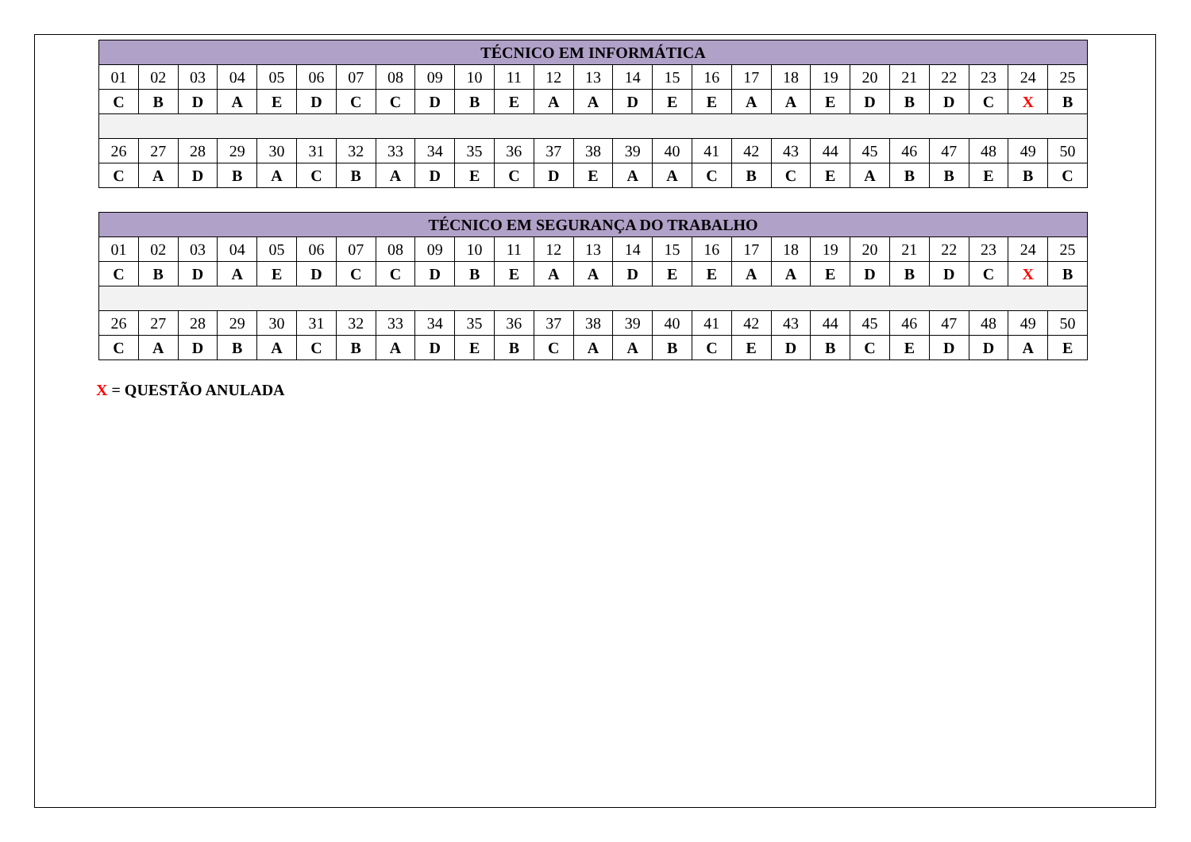| TÉCNICO EM INFORMÁTICA | | | | | | | | | | | | | | | | | | | | | | | | |
| --- | --- | --- | --- | --- | --- | --- | --- | --- | --- | --- | --- | --- | --- | --- | --- | --- | --- | --- | --- | --- | --- | --- | --- | --- |
| 01 | 02 | 03 | 04 | 05 | 06 | 07 | 08 | 09 | 10 | 11 | 12 | 13 | 14 | 15 | 16 | 17 | 18 | 19 | 20 | 21 | 22 | 23 | 24 | 25 |
| C | B | D | A | E | D | C | C | D | B | E | A | A | D | E | E | A | A | E | D | B | D | C | X | B |
| 26 | 27 | 28 | 29 | 30 | 31 | 32 | 33 | 34 | 35 | 36 | 37 | 38 | 39 | 40 | 41 | 42 | 43 | 44 | 45 | 46 | 47 | 48 | 49 | 50 |
| C | A | D | B | A | C | B | A | D | E | C | D | E | A | A | C | B | C | E | A | B | B | E | B | C |
| TÉCNICO EM SEGURANÇA DO TRABALHO | | | | | | | | | | | | | | | | | | | | | | | | |
| --- | --- | --- | --- | --- | --- | --- | --- | --- | --- | --- | --- | --- | --- | --- | --- | --- | --- | --- | --- | --- | --- | --- | --- | --- |
| 01 | 02 | 03 | 04 | 05 | 06 | 07 | 08 | 09 | 10 | 11 | 12 | 13 | 14 | 15 | 16 | 17 | 18 | 19 | 20 | 21 | 22 | 23 | 24 | 25 |
| C | B | D | A | E | D | C | C | D | B | E | A | A | D | E | E | A | A | E | D | B | D | C | X | B |
| 26 | 27 | 28 | 29 | 30 | 31 | 32 | 33 | 34 | 35 | 36 | 37 | 38 | 39 | 40 | 41 | 42 | 43 | 44 | 45 | 46 | 47 | 48 | 49 | 50 |
| C | A | D | B | A | C | B | A | D | E | B | C | A | A | B | C | E | D | B | C | E | D | D | A | E |
X = QUESTÃO ANULADA